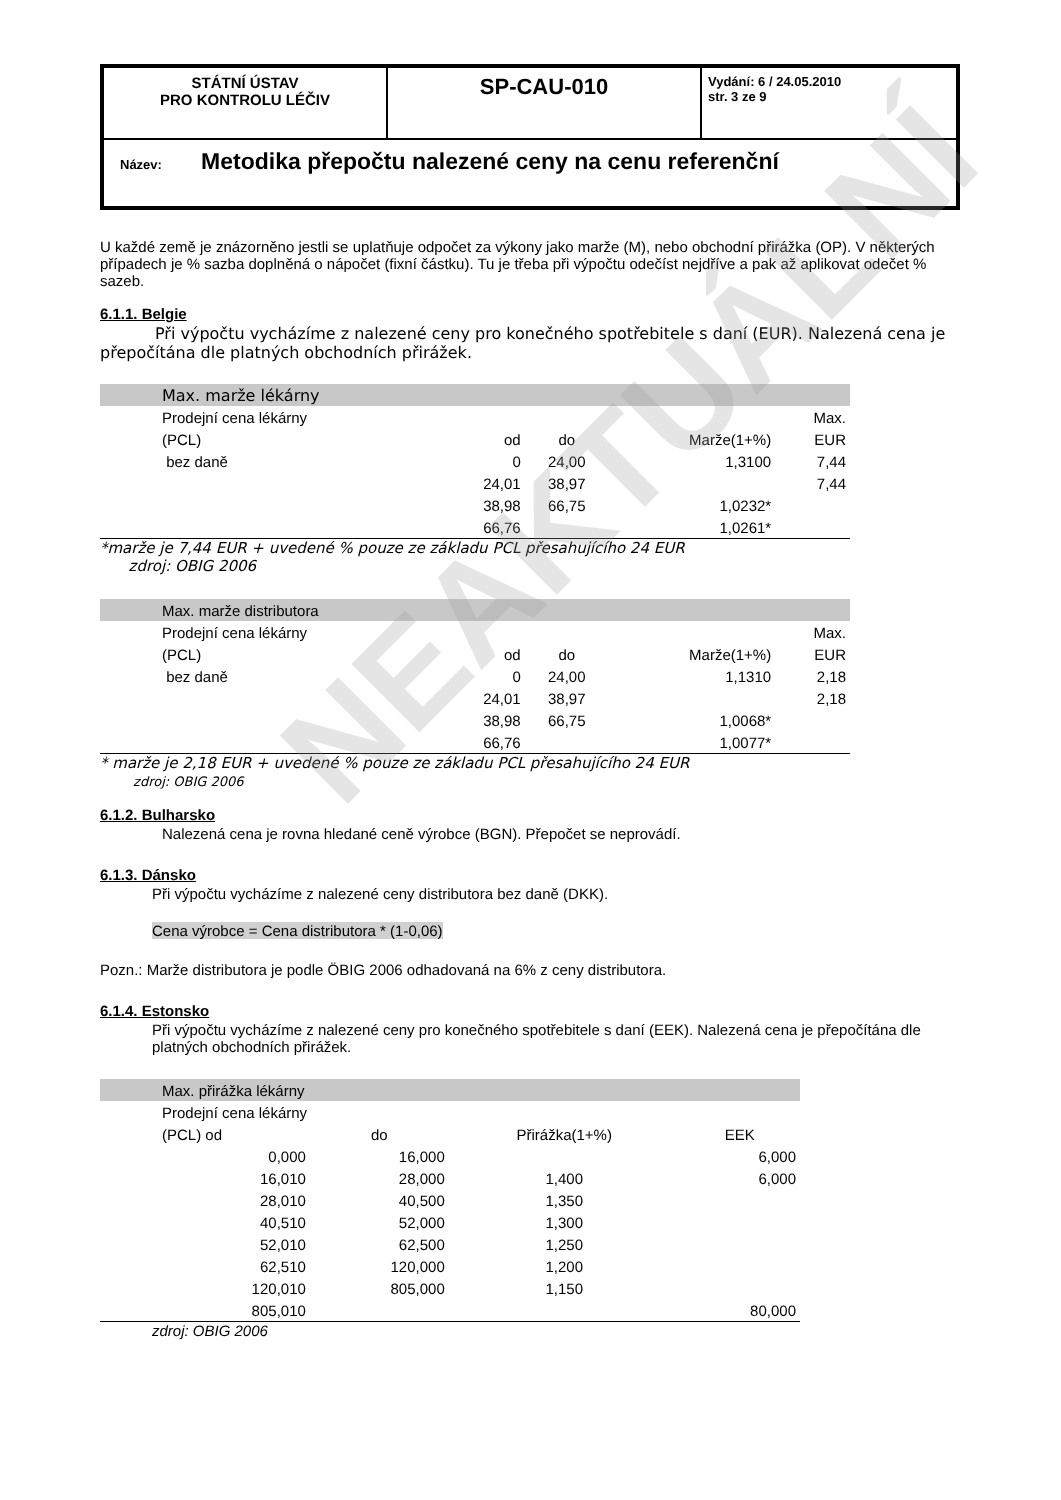| STÁTNÍ ÚSTAV PRO KONTROLU LÉČIV | SP-CAU-010 | Vydání: 6 / 24.05.2010 str. 3 ze 9 |
| Název: Metodika přepočtu nalezené ceny na cenu referenční | | |
U každé země je znázorněno jestli se uplatňuje odpočet za výkony jako marže (M), nebo obchodní přirážka (OP). V některých případech je % sazba doplněná o nápočet (fixní částku). Tu je třeba při výpočtu odečíst nejdříve a pak až aplikovat odečet % sazeb.
6.1.1. Belgie
Při výpočtu vycházíme z nalezené ceny pro konečného spotřebitele s daní (EUR). Nalezená cena je přepočítána dle platných obchodních přirážek.
| | Max. marže lékárny | | | | |
| | Prodejní cena lékárny | | | | Max. |
| | (PCL) | od | do | Marže(1+%) | EUR |
| | bez daně | 0 | 24,00 | 1,3100 | 7,44 |
| | | 24,01 | 38,97 | | 7,44 |
| | | 38,98 | 66,75 | 1,0232* | |
| | | 66,76 | | 1,0261* | |
*marže je 7,44 EUR + uvedené % pouze ze základu PCL přesahujícího 24 EUR
zdroj: OBIG 2006
| | Max. marže distributora | | | | |
| | Prodejní cena lékárny | | | | Max. |
| | (PCL) | od | do | Marže(1+%) | EUR |
| | bez daně | 0 | 24,00 | 1,1310 | 2,18 |
| | | 24,01 | 38,97 | | 2,18 |
| | | 38,98 | 66,75 | 1,0068* | |
| | | 66,76 | | 1,0077* | |
* marže je 2,18 EUR + uvedené % pouze ze základu PCL přesahujícího 24 EUR
zdroj: OBIG 2006
6.1.2. Bulharsko
Nalezená cena je rovna hledané ceně výrobce (BGN). Přepočet se neprovádí.
6.1.3. Dánsko
Při výpočtu vycházíme z nalezené ceny distributora bez daně (DKK).
Cena výrobce = Cena distributora * (1-0,06)
Pozn.: Marže distributora je podle ÖBIG 2006 odhadovaná na 6% z ceny distributora.
6.1.4. Estonsko
Při výpočtu vycházíme z nalezené ceny pro konečného spotřebitele s daní (EEK). Nalezená cena je přepočítána dle platných obchodních přirážek.
| | Max. přirážka lékárny | | | |
| | Prodejní cena lékárny | | | |
| | (PCL) od | do | Přirážka(1+%) | EEK |
| | 0,000 | 16,000 | | 6,000 |
| | 16,010 | 28,000 | 1,400 | 6,000 |
| | 28,010 | 40,500 | 1,350 | |
| | 40,510 | 52,000 | 1,300 | |
| | 52,010 | 62,500 | 1,250 | |
| | 62,510 | 120,000 | 1,200 | |
| | 120,010 | 805,000 | 1,150 | |
| | 805,010 | | | 80,000 |
zdroj: OBIG 2006
NEAKTUÁLNÍ